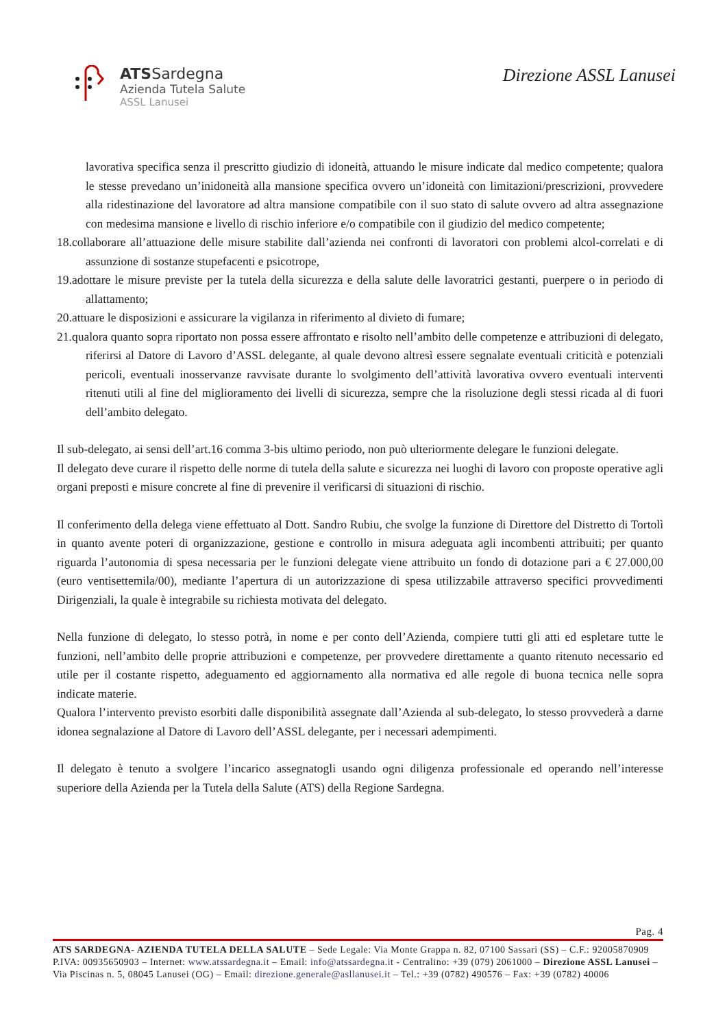ATSSardegna
Azienda Tutela Salute
ASSL Lanusei
Direzione ASSL Lanusei
lavorativa specifica senza il prescritto giudizio di idoneità, attuando le misure indicate dal medico competente; qualora le stesse prevedano un’inidoneità alla mansione specifica ovvero un’idoneità con limitazioni/prescrizioni, provvedere alla ridestinazione del lavoratore ad altra mansione compatibile con il suo stato di salute ovvero ad altra assegnazione con medesima mansione e livello di rischio inferiore e/o compatibile con il giudizio del medico competente;
18.collaborare all’attuazione delle misure stabilite dall’azienda nei confronti di lavoratori con problemi alcol-correlati e di assunzione di sostanze stupefacenti e psicotrope,
19.adottare le misure previste per la tutela della sicurezza e della salute delle lavoratrici gestanti, puerpere o in periodo di allattamento;
20.attuare le disposizioni e assicurare la vigilanza in riferimento al divieto di fumare;
21.qualora quanto sopra riportato non possa essere affrontato e risolto nell’ambito delle competenze e attribuzioni di delegato, riferirsi al Datore di Lavoro d’ASSL delegante, al quale devono altresì essere segnalate eventuali criticità e potenziali pericoli, eventuali inosservanze ravvisate durante lo svolgimento dell’attività lavorativa ovvero eventuali interventi ritenuti utili al fine del miglioramento dei livelli di sicurezza, sempre che la risoluzione degli stessi ricada al di fuori dell’ambito delegato.
Il sub-delegato, ai sensi dell’art.16 comma 3-bis ultimo periodo, non può ulteriormente delegare le funzioni delegate.
Il delegato deve curare il rispetto delle norme di tutela della salute e sicurezza nei luoghi di lavoro con proposte operative agli organi preposti e misure concrete al fine di prevenire il verificarsi di situazioni di rischio.
Il conferimento della delega viene effettuato al Dott. Sandro Rubiu, che svolge la funzione di Direttore del Distretto di Tortolì in quanto avente poteri di organizzazione, gestione e controllo in misura adeguata agli incombenti attribuiti; per quanto riguarda l’autonomia di spesa necessaria per le funzioni delegate viene attribuito un fondo di dotazione pari a € 27.000,00 (euro ventisettemila/00), mediante l’apertura di un autorizzazione di spesa utilizzabile attraverso specifici provvedimenti Dirigenziali, la quale è integrabile su richiesta motivata del delegato.
Nella funzione di delegato, lo stesso potrà, in nome e per conto dell’Azienda, compiere tutti gli atti ed espletare tutte le funzioni, nell’ambito delle proprie attribuzioni e competenze, per provvedere direttamente a quanto ritenuto necessario ed utile per il costante rispetto, adeguamento ed aggiornamento alla normativa ed alle regole di buona tecnica nelle sopra indicate materie.
Qualora l’intervento previsto esorbiti dalle disponibilità assegnate dall’Azienda al sub-delegato, lo stesso provvederà a darne idonea segnalazione al Datore di Lavoro dell’ASSL delegante, per i necessari adempimenti.
Il delegato è tenuto a svolgere l’incarico assegnatogli usando ogni diligenza professionale ed operando nell’interesse superiore della Azienda per la Tutela della Salute (ATS) della Regione Sardegna.
Pag. 4
ATS SARDEGNA- AZIENDA TUTELA DELLA SALUTE – Sede Legale: Via Monte Grappa n. 82, 07100 Sassari (SS) – C.F.: 92005870909 P.IVA: 00935650903 – Internet: www.atssardegna.it – Email: info@atssardegna.it - Centralino: +39 (079) 2061000 – Direzione ASSL Lanusei – Via Piscinas n. 5, 08045 Lanusei (OG) – Email: direzione.generale@asllanusei.it – Tel.: +39 (0782) 490576 – Fax: +39 (0782) 40006